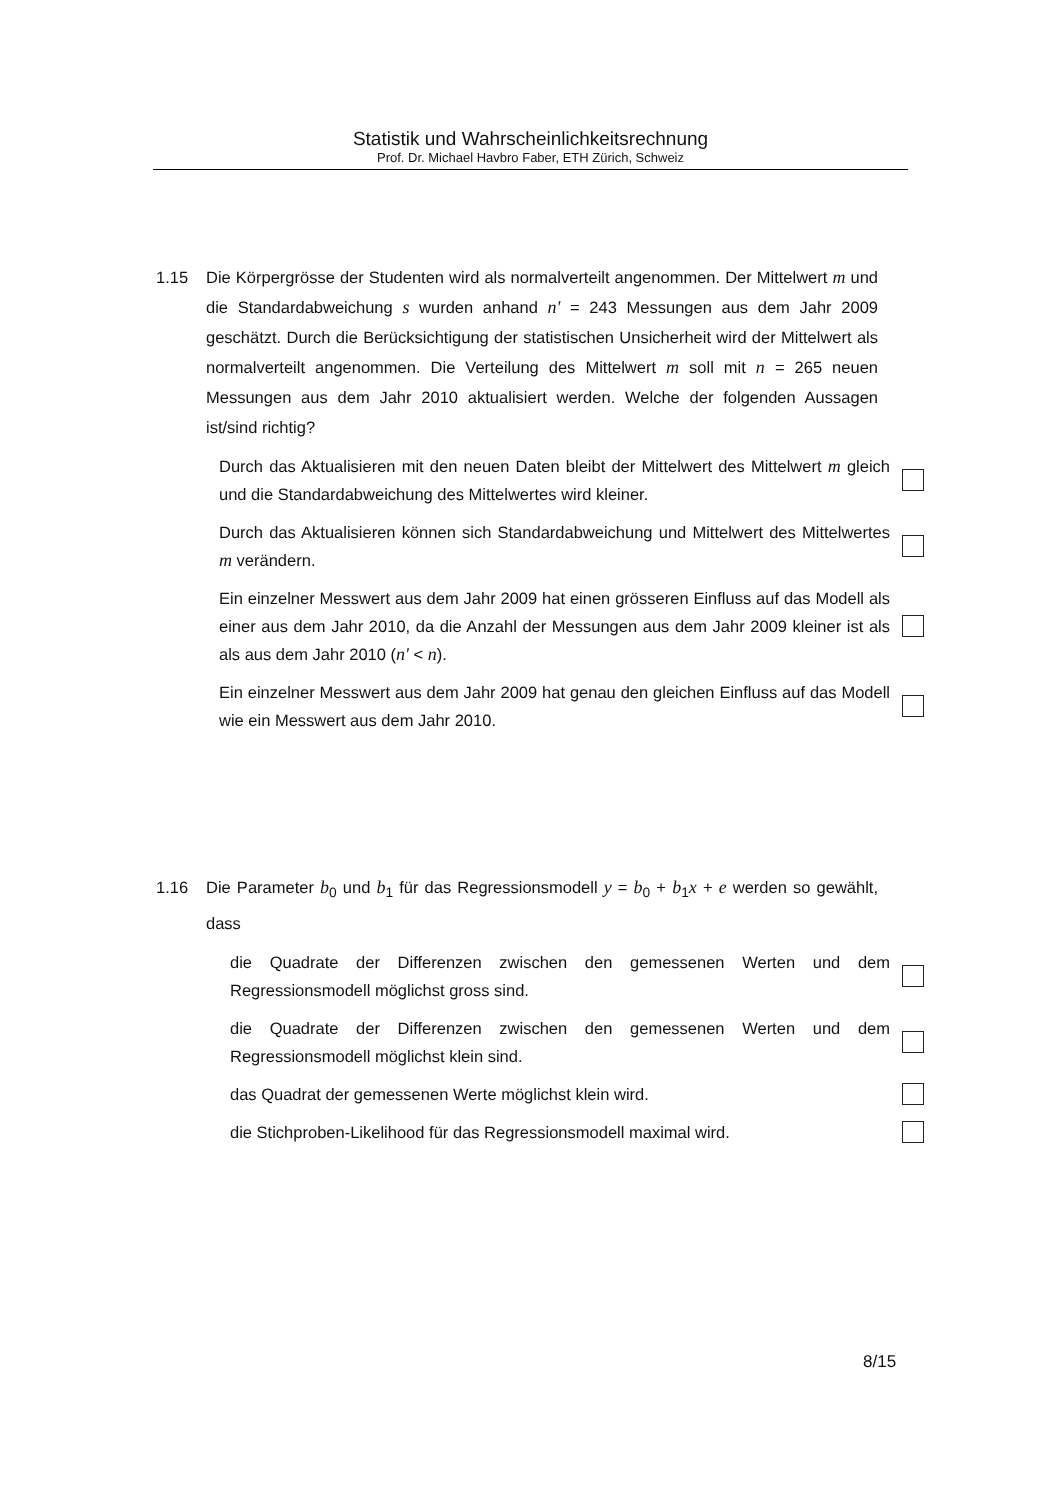Statistik und Wahrscheinlichkeitsrechnung
Prof. Dr. Michael Havbro Faber, ETH Zürich, Schweiz
1.15
Die Körpergrösse der Studenten wird als normalverteilt angenommen. Der Mittelwert m und die Standardabweichung s wurden anhand n' = 243 Messungen aus dem Jahr 2009 geschätzt. Durch die Berücksichtigung der statistischen Unsicherheit wird der Mittelwert als normalverteilt angenommen. Die Verteilung des Mittelwert m soll mit n = 265 neuen Messungen aus dem Jahr 2010 aktualisiert werden. Welche der folgenden Aussagen ist/sind richtig?
Durch das Aktualisieren mit den neuen Daten bleibt der Mittelwert des Mittelwert m gleich und die Standardabweichung des Mittelwertes wird kleiner.
Durch das Aktualisieren können sich Standardabweichung und Mittelwert des Mittelwertes m verändern.
Ein einzelner Messwert aus dem Jahr 2009 hat einen grösseren Einfluss auf das Modell als einer aus dem Jahr 2010, da die Anzahl der Messungen aus dem Jahr 2009 kleiner ist als als aus dem Jahr 2010 (n' < n).
Ein einzelner Messwert aus dem Jahr 2009 hat genau den gleichen Einfluss auf das Modell wie ein Messwert aus dem Jahr 2010.
1.16
Die Parameter b<sub>0</sub> und b<sub>1</sub> für das Regressionsmodell y = b<sub>0</sub> + b<sub>1</sub>x + e werden so gewählt, dass
die Quadrate der Differenzen zwischen den gemessenen Werten und dem Regressionsmodell möglichst gross sind.
die Quadrate der Differenzen zwischen den gemessenen Werten und dem Regressionsmodell möglichst klein sind.
das Quadrat der gemessenen Werte möglichst klein wird.
die Stichproben-Likelihood für das Regressionsmodell maximal wird.
8/15